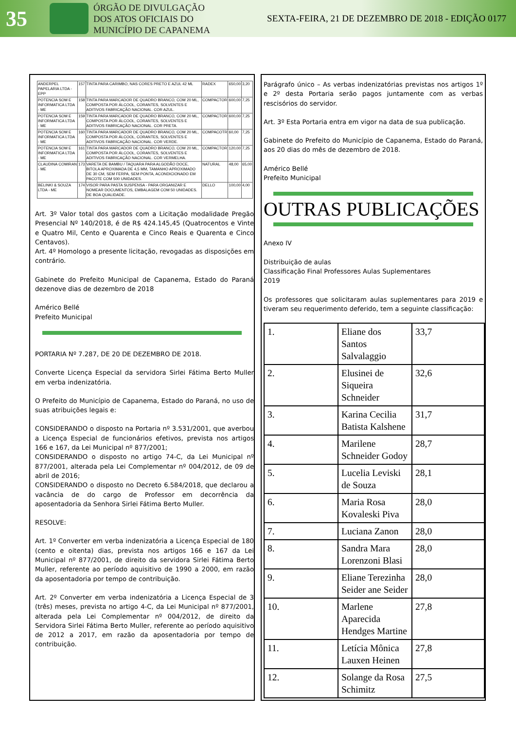35
ÓRGÃO DE DIVULGAÇÃO
DOS ATOS OFICIAIS DO
MUNICÍPIO DE CAPANEMA
SEXTA-FEIRA, 21 DE DEZEMBRO DE 2018 - EDIÇÃO 0177
| ANDERPEL PAPELARIA LTDA - EPP | 157 | TINTA PARA CARIMBO, NAS CORES PRETO E AZUL 42 ML | RADEX | 650,00 | 3,20 |
| POTENCIA SOM E INFORMATICA LTDA - ME | 158 | TINTA PARA MARCADOR DE QUADRO BRANCO, COM 20 ML, COMPOSTA POR ÁLCOOL, CORANTES, SOLVENTES E ADITIVOS FABRICAÇÃO NACIONAL. COR AZUL. | COMPACTOR | 600,00 | 7,25 |
| POTENCIA SOM E INFORMATICA LTDA - ME | 159 | TINTA PARA MARCADOR DE QUADRO BRANCO, COM 20 ML, COMPOSTA POR ÁLCOOL, CORANTES, SOLVENTES E ADITIVOS FABRICAÇÃO NACIONAL. COR PRETA. | COMPACTOR | 600,00 | 7,25 |
| POTENCIA SOM E INFORMATICA LTDA - ME | 160 | TINTA PARA MARCADOR DE QUADRO BRANCO, COM 20 ML, COMPOSTA POR ÁLCOOL, CORANTES, SOLVENTES E ADITIVOS FABRICAÇÃO NACIONAL. COR VERDE. | COMPACOTR | 60,00 | 7,25 |
| POTENCIA SOM E INFORMATICA LTDA - ME | 161 | TINTA PARA MARCADOR DE QUADRO BRANCO, COM 20 ML, COMPOSTA POR ÁLCOOL, CORANTES, SOLVENTES E ADITIVOS FABRICAÇÃO NACIONAL. COR VERMELHA. | COMPACTOR | 120,00 | 7,25 |
| CLAUDINA COMIRAN - ME | 173 | VARETA DE BAMBU / TAQUARA PARA ALGODÃO DOCE, BITOLA APROXIMADA DE 4,5 MM, TAMANHO APROXIMADO DE 30 CM, SEM FERPA, SEM PONTA, ACONDICIONADO EM PACOTE COM 500 UNIDADES. | NATURAL | 48,00 | 65,00 |
| BELINKI & SOUZA LTDA - ME | 174 | VISOR PARA PASTA SUSPENSA - PARA ORGANIZAR E NOMEAR DOCUMENTOS, EMBALAGEM COM 50 UNIDADES. DE BOA QUALIDADE. | DELLO | 100,00 | 4,00 |
Art. 3º Valor total dos gastos com a Licitação modalidade Pregão Presencial Nº 140/2018, é de R$ 424.145,45 (Quatrocentos e Vinte e Quatro Mil, Cento e Quarenta e Cinco Reais e Quarenta e Cinco Centavos).
Art. 4º Homologo a presente licitação, revogadas as disposições em contrário.
Gabinete do Prefeito Municipal de Capanema, Estado do Paraná dezenove dias de dezembro de 2018
Américo Bellé
Prefeito Municipal
PORTARIA Nº 7.287, DE 20 DE DEZEMBRO DE 2018.
Converte Licença Especial da servidora Sirlei Fátima Berto Muller em verba indenizatória.
O Prefeito do Município de Capanema, Estado do Paraná, no uso de suas atribuições legais e:
CONSIDERANDO o disposto na Portaria nº 3.531/2001, que averbou a Licença Especial de funcionários efetivos, prevista nos artigos 166 e 167, da Lei Municipal nº 877/2001;
CONSIDERANDO o disposto no artigo 74-C, da Lei Municipal nº 877/2001, alterada pela Lei Complementar nº 004/2012, de 09 de abril de 2016;
CONSIDERANDO o disposto no Decreto 6.584/2018, que declarou a vacância de do cargo de Professor em decorrência da aposentadoria da Senhora Sirlei Fátima Berto Muller.
RESOLVE:
Art. 1º Converter em verba indenizatória a Licença Especial de 180 (cento e oitenta) dias, prevista nos artigos 166 e 167 da Lei Municipal nº 877/2001, de direito da servidora Sirlei Fátima Berto Muller, referente ao período aquisitivo de 1990 a 2000, em razão da aposentadoria por tempo de contribuição.
Art. 2º Converter em verba indenizatória a Licença Especial de 3 (três) meses, prevista no artigo 4-C, da Lei Municipal nº 877/2001, alterada pela Lei Complementar nº 004/2012, de direito da Servidora Sirlei Fátima Berto Muller, referente ao período aquisitivo de 2012 a 2017, em razão da aposentadoria por tempo de contribuição.
Parágrafo único – As verbas indenizatórias previstas nos artigos 1º e 2º desta Portaria serão pagos juntamente com as verbas rescisórios do servidor.
Art. 3º Esta Portaria entra em vigor na data de sua publicação.
Gabinete do Prefeito do Município de Capanema, Estado do Paraná, aos 20 dias do mês de dezembro de 2018.
Américo Bellé
Prefeito Municipal
OUTRAS PUBLICAÇÕES
Anexo IV
Distribuição de aulas
Classificação Final Professores Aulas Suplementares
2019
Os professores que solicitaram aulas suplementares para 2019 e tiveram seu requerimento deferido, tem a seguinte classificação:
| 1. | Eliane dos Santos Salvalaggio | 33,7 |
| 2. | Elusinei de Siqueira Schneider | 32,6 |
| 3. | Karina Cecilia Batista Kalshene | 31,7 |
| 4. | Marilene Schneider Godoy | 28,7 |
| 5. | Lucelia Leviski de Souza | 28,1 |
| 6. | Maria Rosa Kovaleski Piva | 28,0 |
| 7. | Luciana Zanon | 28,0 |
| 8. | Sandra Mara Lorenzoni Blasi | 28,0 |
| 9. | Eliane Terezinha Seider ane Seider | 28,0 |
| 10. | Marlene Aparecida Hendges Martine | 27,8 |
| 11. | Letícia Mônica Lauxen Heinen | 27,8 |
| 12. | Solange da Rosa Schimitz | 27,5 |